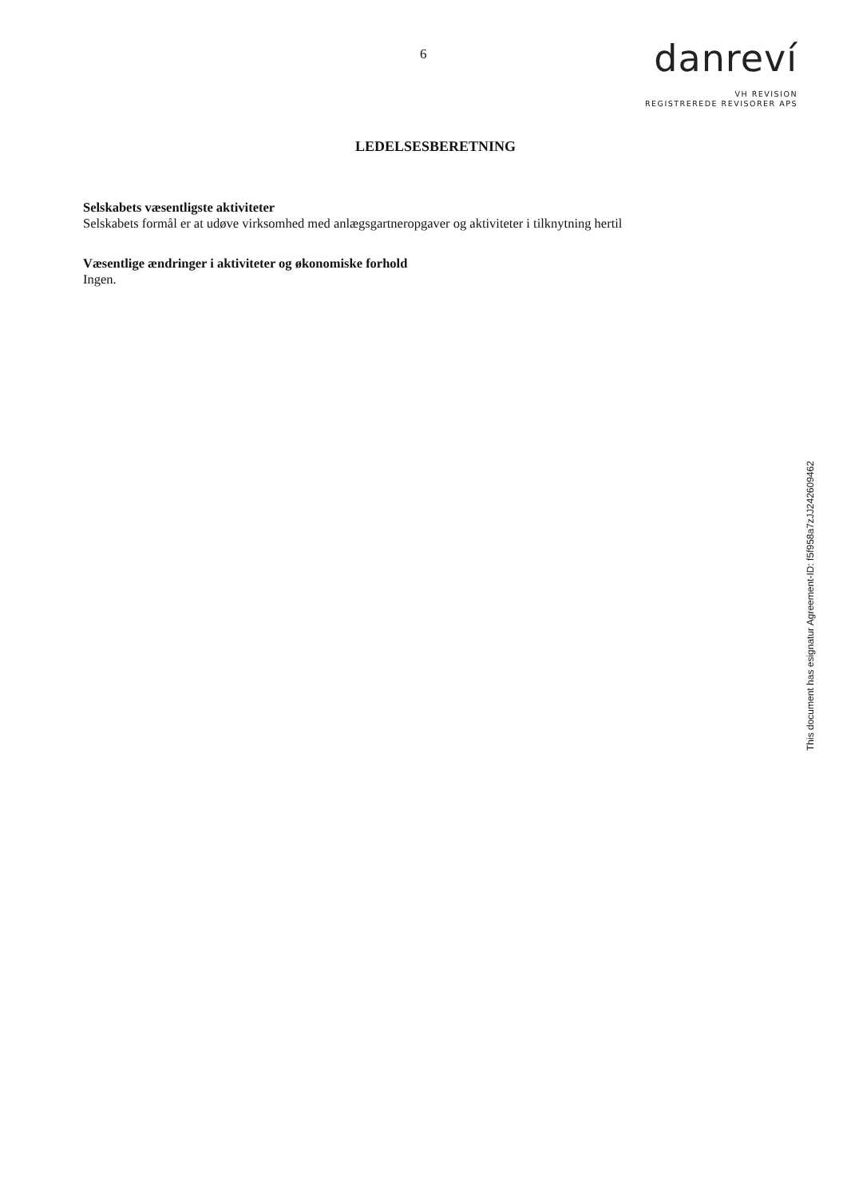6
danreví
VH REVISION
REGISTREREDE REVISORER APS
LEDELSESBERETNING
Selskabets væsentligste aktiviteter
Selskabets formål er at udøve virksomhed med anlægsgartneropgaver og aktiviteter i tilknytning hertil
Væsentlige ændringer i aktiviteter og økonomiske forhold
Ingen.
This document has esignatur Agreement-ID: f5f958a7zJJ242609462